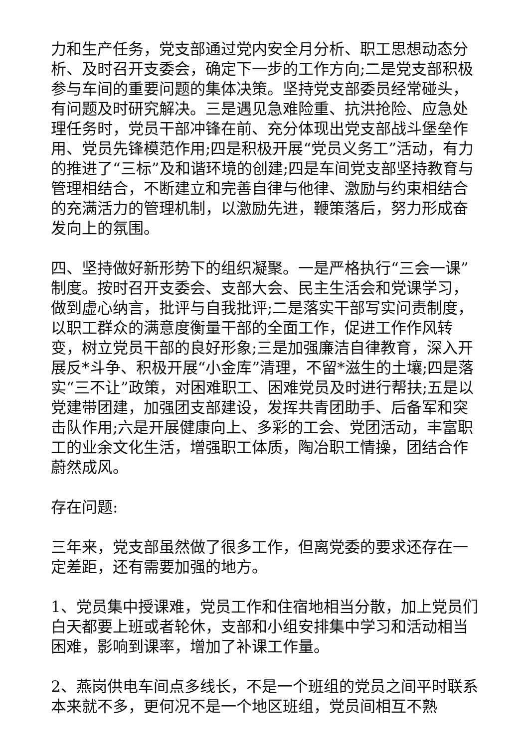力和生产任务，党支部通过党内安全月分析、职工思想动态分析、及时召开支委会，确定下一步的工作方向;二是党支部积极参与车间的重要问题的集体决策。坚持党支部委员经常碰头，有问题及时研究解决。三是遇见急难险重、抗洪抢险、应急处理任务时，党员干部冲锋在前、充分体现出党支部战斗堡垒作用、党员先锋模范作用;四是积极开展“党员义务工”活动，有力的推进了“三标”及和谐环境的创建;四是车间党支部坚持教育与管理相结合，不断建立和完善自律与他律、激励与约束相结合的充满活力的管理机制，以激励先进，鞭策落后，努力形成奋发向上的氛围。
四、坚持做好新形势下的组织凝聚。一是严格执行“三会一课”制度。按时召开支委会、支部大会、民主生活会和党课学习，做到虚心纳言，批评与自我批评;二是落实干部写实问责制度，以职工群众的满意度衡量干部的全面工作，促进工作作风转变，树立党员干部的良好形象;三是加强廉洁自律教育，深入开展反*斗争、积极开展“小金库”清理，不留*滋生的土壤;四是落实“三不让”政策，对困难职工、困难党员及时进行帮扶;五是以党建带团建，加强团支部建设，发挥共青团助手、后备军和突击队作用;六是开展健康向上、多彩的工会、党团活动，丰富职工的业余文化生活，增强职工体质，陶冶职工情操，团结合作蔚然成风。
存在问题:
三年来，党支部虽然做了很多工作，但离党委的要求还存在一定差距，还有需要加强的地方。
1、党员集中授课难，党员工作和住宿地相当分散，加上党员们白天都要上班或者轮休，支部和小组安排集中学习和活动相当困难，影响到课率，增加了补课工作量。
2、燕岗供电车间点多线长，不是一个班组的党员之间平时联系本来就不多，更何况不是一个地区班组，党员间相互不熟